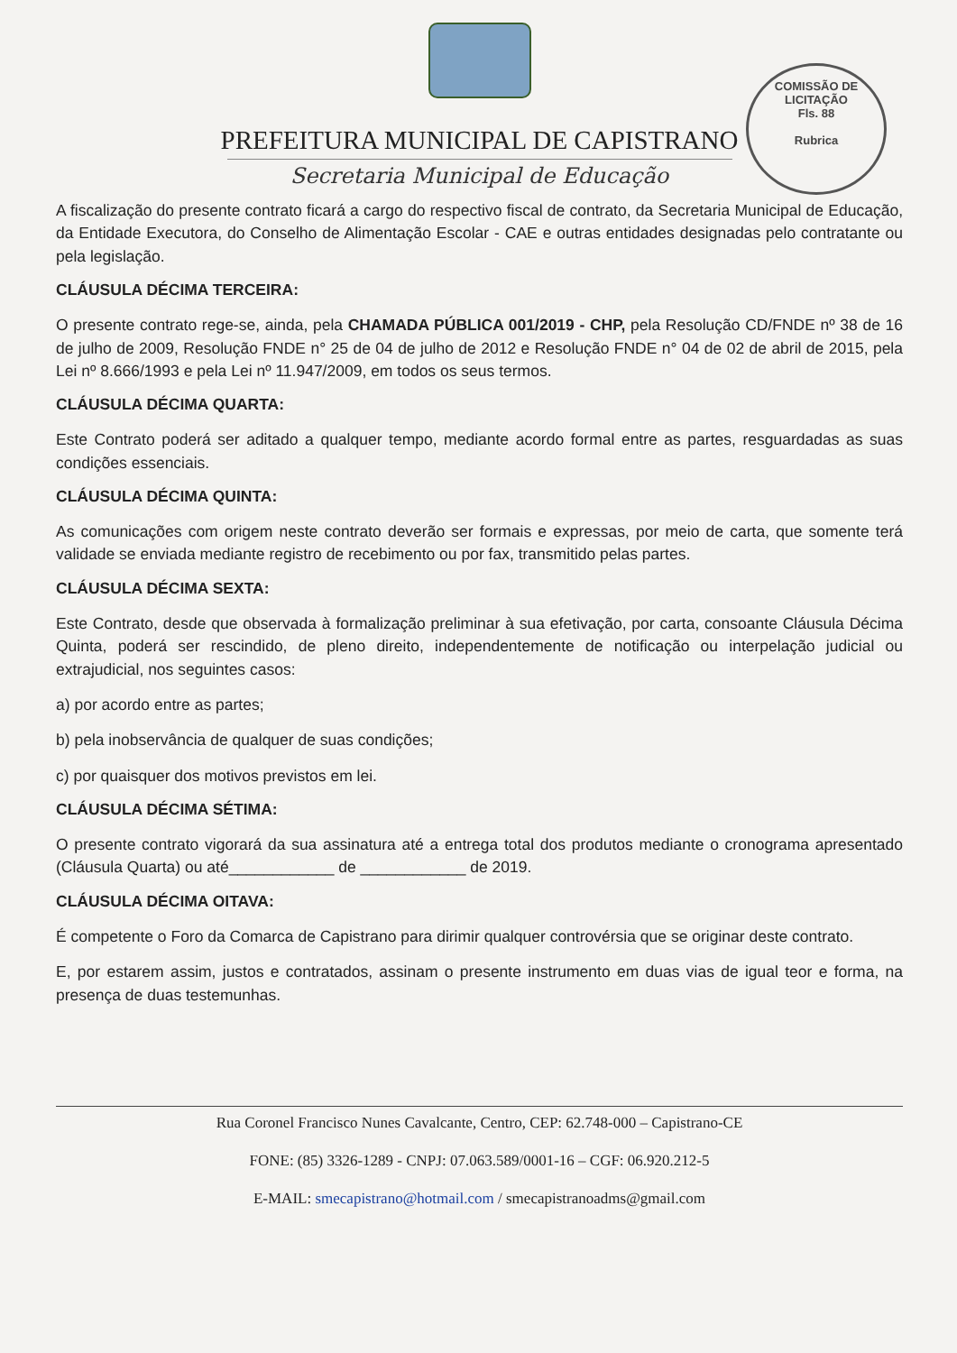COMISSÃO DE LICITAÇÃO
Fls. 88
Rubrica
PREFEITURA MUNICIPAL DE CAPISTRANO
Secretaria Municipal de Educação
A fiscalização do presente contrato ficará a cargo do respectivo fiscal de contrato, da Secretaria Municipal de Educação, da Entidade Executora, do Conselho de Alimentação Escolar - CAE e outras entidades designadas pelo contratante ou pela legislação.
CLÁUSULA DÉCIMA TERCEIRA:
O presente contrato rege-se, ainda, pela CHAMADA PÚBLICA 001/2019 - CHP, pela Resolução CD/FNDE nº 38 de 16 de julho de 2009, Resolução FNDE n° 25 de 04 de julho de 2012 e Resolução FNDE n° 04 de 02 de abril de 2015, pela Lei nº 8.666/1993 e pela Lei nº 11.947/2009, em todos os seus termos.
CLÁUSULA DÉCIMA QUARTA:
Este Contrato poderá ser aditado a qualquer tempo, mediante acordo formal entre as partes, resguardadas as suas condições essenciais.
CLÁUSULA DÉCIMA QUINTA:
As comunicações com origem neste contrato deverão ser formais e expressas, por meio de carta, que somente terá validade se enviada mediante registro de recebimento ou por fax, transmitido pelas partes.
CLÁUSULA DÉCIMA SEXTA:
Este Contrato, desde que observada à formalização preliminar à sua efetivação, por carta, consoante Cláusula Décima Quinta, poderá ser rescindido, de pleno direito, independentemente de notificação ou interpelação judicial ou extrajudicial, nos seguintes casos:
a) por acordo entre as partes;
b) pela inobservância de qualquer de suas condições;
c) por quaisquer dos motivos previstos em lei.
CLÁUSULA DÉCIMA SÉTIMA:
O presente contrato vigorará da sua assinatura até a entrega total dos produtos mediante o cronograma apresentado (Cláusula Quarta) ou até____________ de ____________ de 2019.
CLÁUSULA DÉCIMA OITAVA:
É competente o Foro da Comarca de Capistrano para dirimir qualquer controvérsia que se originar deste contrato.
E, por estarem assim, justos e contratados, assinam o presente instrumento em duas vias de igual teor e forma, na presença de duas testemunhas.
Rua Coronel Francisco Nunes Cavalcante, Centro, CEP: 62.748-000 – Capistrano-CE
FONE: (85) 3326-1289 - CNPJ: 07.063.589/0001-16 – CGF: 06.920.212-5
E-MAIL: smecapistrano@hotmail.com / smecapistranoadms@gmail.com